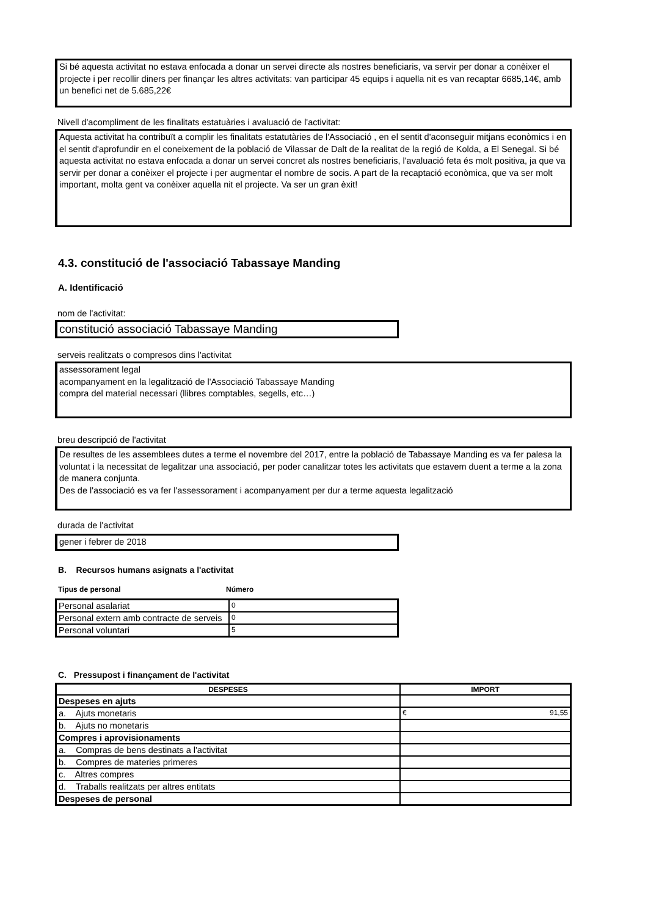Si bé aquesta activitat no estava enfocada a donar un servei directe als nostres beneficiaris, va servir per donar a conèixer el projecte i per recollir diners per finançar les altres activitats: van participar 45 equips i aquella nit es van recaptar 6685,14€, amb un benefici net de 5.685,22€
Nivell d'acompliment de les finalitats estatuàries i avaluació de l'activitat:
Aquesta activitat ha contribuït a complir les finalitats estatutàries de l'Associació , en el sentit d'aconseguir mitjans econòmics i en el sentit d'aprofundir en el coneixement de la població de Vilassar de Dalt de la realitat de la regió de Kolda, a El Senegal. Si bé aquesta activitat no estava enfocada a donar un servei concret als nostres beneficiaris, l'avaluació feta és molt positiva, ja que va servir per donar a conèixer el projecte i per augmentar el nombre de socis. A part de la recaptació econòmica, que va ser molt important, molta gent va conèixer aquella nit el projecte. Va ser un gran èxit!
4.3. constitució de l'associació Tabassaye Manding
A. Identificació
nom de l'activitat:
constitució associació Tabassaye Manding
serveis realitzats o compresos dins l'activitat
assessorament legal
acompanyament en la legalització de l'Associació Tabassaye Manding
compra del material necessari (llibres comptables, segells, etc…)
breu descripció de l'activitat
De resultes de les assemblees dutes a terme el novembre del 2017, entre la població de Tabassaye Manding es va fer palesa la voluntat i la necessitat de legalitzar una associació, per poder canalitzar totes les activitats que estavem duent a terme a la zona de manera conjunta.
Des de l'associació es va fer l'assessorament i acompanyament per dur a terme aquesta legalització
durada de l'activitat
gener i febrer de 2018
B. Recursos humans asignats a l'activitat
Tipus de personal Número
| Personal asalariat | 0 |
| Personal extern amb contracte de serveis | 0 |
| Personal voluntari | 5 |
C. Pressupost i finançament de l'activitat
| DESPESES | IMPORT |
| --- | --- |
| Despeses en ajuts | |
| a. Ajuts monetaris | € 91,55 |
| b. Ajuts no monetaris | |
| Compres i aprovisionaments | |
| a. Compras de bens destinats a l'activitat | |
| b. Compres de materies primeres | |
| c. Altres compres | |
| d. Traballs realitzats per altres entitats | |
| Despeses de personal | |